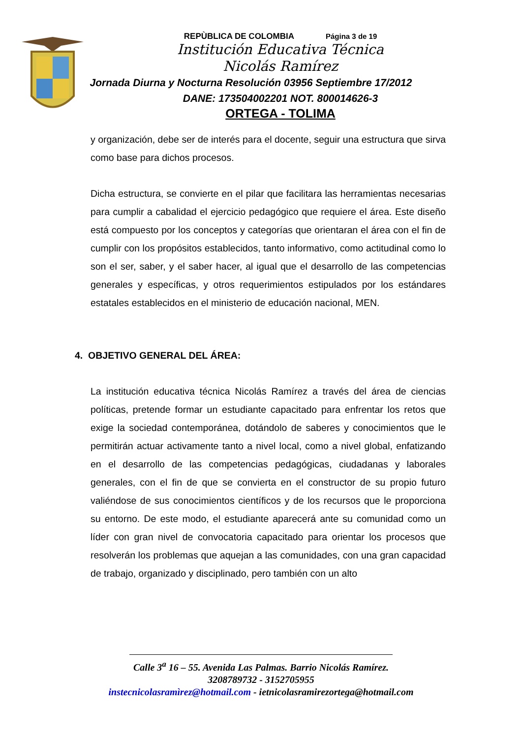REPÙBLICA DE COLOMBIA Página 3 de 19
Institución Educativa Técnica
Nicolás Ramírez
Jornada Diurna y Nocturna Resolución 03956 Septiembre 17/2012
DANE: 173504002201 NOT. 800014626-3
ORTEGA - TOLIMA
y organización, debe ser de interés para el docente, seguir una estructura que sirva como base para dichos procesos.
Dicha estructura, se convierte en el pilar que facilitara las herramientas necesarias para cumplir a cabalidad el ejercicio pedagógico que requiere el área. Este diseño está compuesto por los conceptos y categorías que orientaran el área con el fin de cumplir con los propósitos establecidos, tanto informativo, como actitudinal como lo son el ser, saber, y el saber hacer, al igual que el desarrollo de las competencias generales y específicas, y otros requerimientos estipulados por los estándares estatales establecidos en el ministerio de educación nacional, MEN.
4. OBJETIVO GENERAL DEL ÁREA:
La institución educativa técnica Nicolás Ramírez a través del área de ciencias políticas, pretende formar un estudiante capacitado para enfrentar los retos que exige la sociedad contemporánea, dotándolo de saberes y conocimientos que le permitirán actuar activamente tanto a nivel local, como a nivel global, enfatizando en el desarrollo de las competencias pedagógicas, ciudadanas y laborales generales, con el fin de que se convierta en el constructor de su propio futuro valiéndose de sus conocimientos científicos y de los recursos que le proporciona su entorno. De este modo, el estudiante aparecerá ante su comunidad como un líder con gran nivel de convocatoria capacitado para orientar los procesos que resolverán los problemas que aquejan a las comunidades, con una gran capacidad de trabajo, organizado y disciplinado, pero también con un alto
Calle 3<sup>a</sup> 16 – 55. Avenida Las Palmas. Barrio Nicolás Ramírez.
3208789732 - 3152705955
instecnicolasramìrez@hotmail.com - ietnicolasramirezortega@hotmail.com